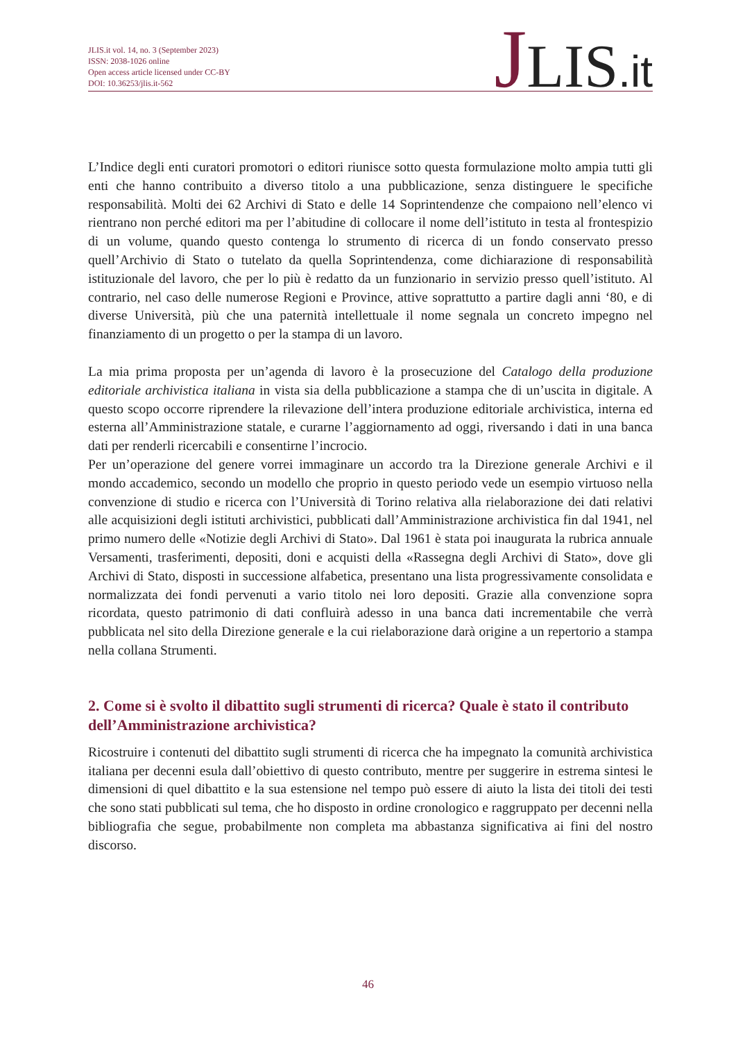JLIS.it vol. 14, no. 3 (September 2023)
ISSN: 2038-1026 online
Open access article licensed under CC-BY
DOI: 10.36253/jlis.it-562
JLIS.it
L’Indice degli enti curatori promotori o editori riunisce sotto questa formulazione molto ampia tutti gli enti che hanno contribuito a diverso titolo a una pubblicazione, senza distinguere le specifiche responsabilità. Molti dei 62 Archivi di Stato e delle 14 Soprintendenze che compaiono nell’elenco vi rientrano non perché editori ma per l’abitudine di collocare il nome dell’istituto in testa al frontespizio di un volume, quando questo contenga lo strumento di ricerca di un fondo conservato presso quell’Archivio di Stato o tutelato da quella Soprintendenza, come dichiarazione di responsabilità istituzionale del lavoro, che per lo più è redatto da un funzionario in servizio presso quell’istituto. Al contrario, nel caso delle numerose Regioni e Province, attive soprattutto a partire dagli anni ‘80, e di diverse Università, più che una paternità intellettuale il nome segnala un concreto impegno nel finanziamento di un progetto o per la stampa di un lavoro.
La mia prima proposta per un’agenda di lavoro è la prosecuzione del Catalogo della produzione editoriale archivistica italiana in vista sia della pubblicazione a stampa che di un’uscita in digitale. A questo scopo occorre riprendere la rilevazione dell’intera produzione editoriale archivistica, interna ed esterna all’Amministrazione statale, e curarne l’aggiornamento ad oggi, riversando i dati in una banca dati per renderli ricercabili e consentirne l’incrocio.
Per un’operazione del genere vorrei immaginare un accordo tra la Direzione generale Archivi e il mondo accademico, secondo un modello che proprio in questo periodo vede un esempio virtuoso nella convenzione di studio e ricerca con l’Università di Torino relativa alla rielaborazione dei dati relativi alle acquisizioni degli istituti archivistici, pubblicati dall’Amministrazione archivistica fin dal 1941, nel primo numero delle «Notizie degli Archivi di Stato». Dal 1961 è stata poi inaugurata la rubrica annuale Versamenti, trasferimenti, depositi, doni e acquisti della «Rassegna degli Archivi di Stato», dove gli Archivi di Stato, disposti in successione alfabetica, presentano una lista progressivamente consolidata e normalizzata dei fondi pervenuti a vario titolo nei loro depositi. Grazie alla convenzione sopra ricordata, questo patrimonio di dati confluirà adesso in una banca dati incrementabile che verrà pubblicata nel sito della Direzione generale e la cui rielaborazione darà origine a un repertorio a stampa nella collana Strumenti.
2. Come si è svolto il dibattito sugli strumenti di ricerca? Quale è stato il contributo dell’Amministrazione archivistica?
Ricostruire i contenuti del dibattito sugli strumenti di ricerca che ha impegnato la comunità archivistica italiana per decenni esula dall’obiettivo di questo contributo, mentre per suggerire in estrema sintesi le dimensioni di quel dibattito e la sua estensione nel tempo può essere di aiuto la lista dei titoli dei testi che sono stati pubblicati sul tema, che ho disposto in ordine cronologico e raggruppato per decenni nella bibliografia che segue, probabilmente non completa ma abbastanza significativa ai fini del nostro discorso.
46